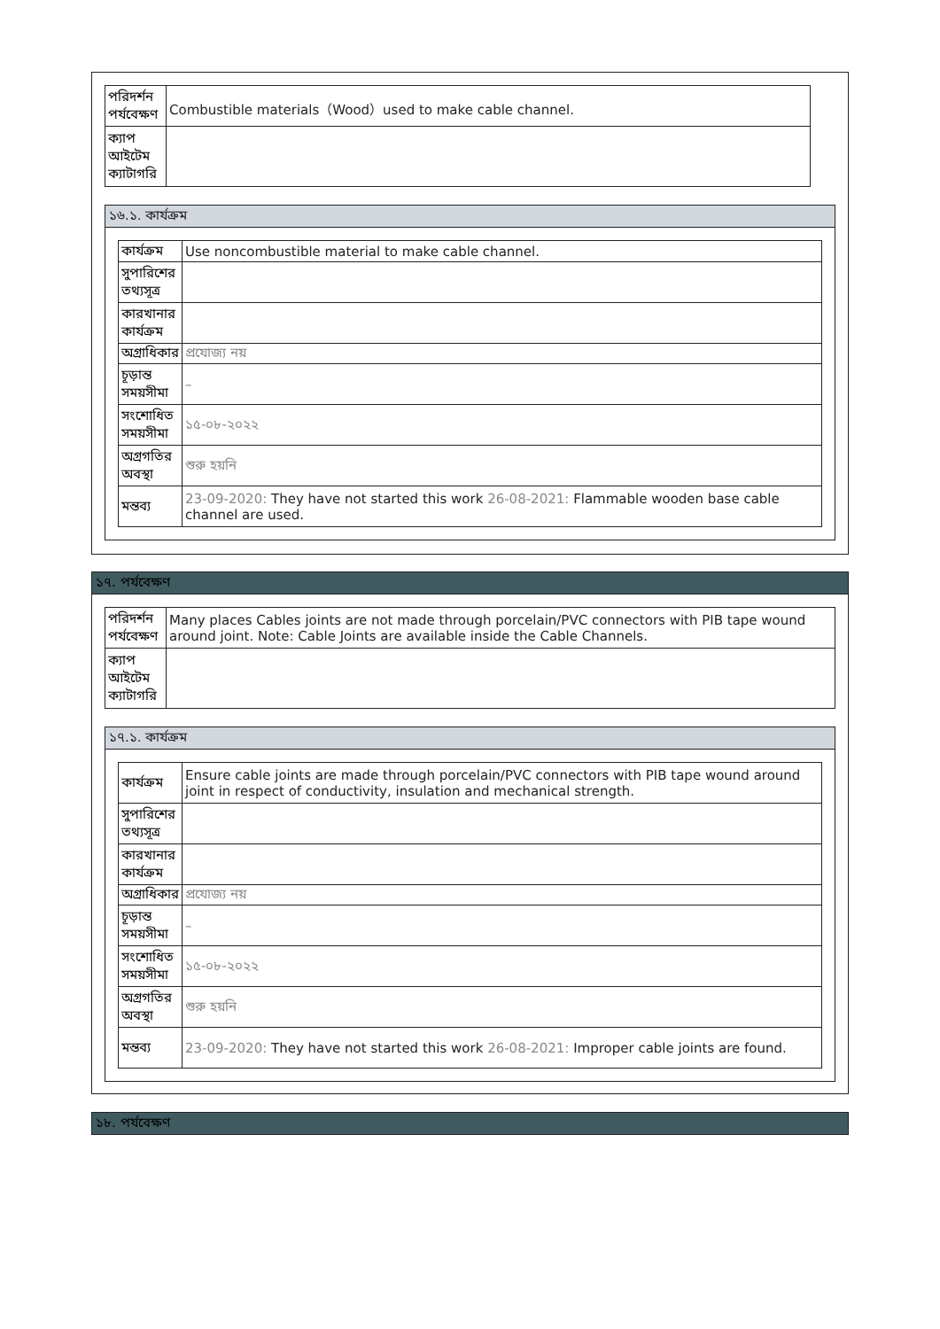| পরিদর্শন পর্যবেক্ষণ | Combustible materials（Wood）used to make cable channel. |
| ক্যাপ আইটেম ক্যাটাগরি | |
১৬.১. কার্যক্রম
| কার্যক্রম | Use noncombustible material to make cable channel. |
| সুপারিশের তথ্যসূত্র | |
| কারখানার কার্যক্রম | |
| অগ্রাধিকার | প্রযোজ্য নয় |
| চূড়ান্ত সময়সীমা | – |
| সংশোধিত সময়সীমা | ১৫-০৮-২০২২ |
| অগ্রগতির অবস্থা | শুরু হয়নি |
| মন্তব্য | 23-09-2020: They have not started this work 26-08-2021: Flammable wooden base cable channel are used. |
১৭. পর্যবেক্ষণ
| পরিদর্শন পর্যবেক্ষণ | Many places Cables joints are not made through porcelain/PVC connectors with PIB tape wound around joint. Note: Cable Joints are available inside the Cable Channels. |
| ক্যাপ আইটেম ক্যাটাগরি | |
১৭.১. কার্যক্রম
| কার্যক্রম | Ensure cable joints are made through porcelain/PVC connectors with PIB tape wound around joint in respect of conductivity, insulation and mechanical strength. |
| সুপারিশের তথ্যসূত্র | |
| কারখানার কার্যক্রম | |
| অগ্রাধিকার | প্রযোজ্য নয় |
| চূড়ান্ত সময়সীমা | – |
| সংশোধিত সময়সীমা | ১৫-০৮-২০২২ |
| অগ্রগতির অবস্থা | শুরু হয়নি |
| মন্তব্য | 23-09-2020: They have not started this work 26-08-2021: Improper cable joints are found. |
১৮. পর্যবেক্ষণ